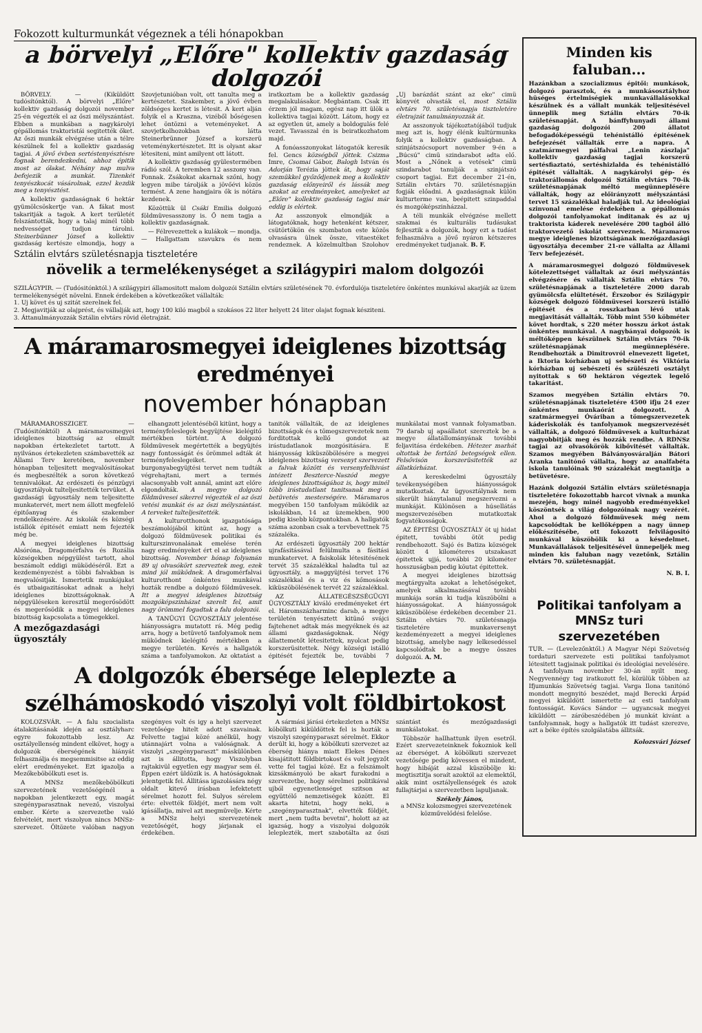Fokozott kulturmunkát végeznek a téli hónapokban
a börvelyi „Előre" kollektiv gazdaság dolgozói
BÖRVELY. — (Kiküldött tudósítónktól). A börvelyi „Előre" kollektiv gazdaság dolgozói november 25-én végezték el az őszi mélyszántást. Ebben a munkában a nagykárolyi gépállomás traktoristái segitették őket. Az őszi munkák elvégzése után a télre készülnek fel a kollektiv gazdaság tagjai. A jövő évben sertéstenyésztésre fognak berendezkedni, ahhoz épitik most az ólakat. Néhány nap mulva befejezik a munkát. Tizenkét tenyészkocát vásárolnak, ezzel kezdik meg a tenyésztést.
A kollektiv gazdaságnak 6 hektár gyümölcsöskertje van. A fákat most takaritják a tagok. A kert területét felszántották, hogy a talaj minél több nedvességet tudjon tárolni. Steinerbünner József a kollektiv gazdaság kertésze elmondja, hogy a Szovjetunióban volt, ott tanulta meg a kertészetet. Szakember, a jövő évben zöldséges kertet is létesit. A kert alján folyik el a Kraszna, vizéből bőségesen lehet öntözni a veteményeket. A szovjetkolhozokban látta Steinerbrünner József a korszerü veteménykertészetet. Itt is olyant akar létesiteni, mint amilyent ott látott.
A kollektiv gazdaság gyülestermében rádió szól. A teremben 12 asszony van. Fonnak. Zsákokat akarnak szőni, hogy legyen mibe tárolják a jövőévi közös termést. A zene hangjaira ők is nótára kezdenek.
Közöttük ül Csáki Emilia dolgozó földmüvesasszony is. Ő nem tagja a kollektiv gazdaságnak.
— Félrevezettek a kulákok — mondja. — Hallgattam szavukra és nem iratkoztam be a kollektiv gazdaság megalakulásakor. Megbántam. Csak itt érzem jól magam, egész nap itt ülök a kollektiva tagjai között. Látom, hogy ez az egyetlen út, amely a boldogulás felé vezet. Tavasszal én is beiratkozhatom majd.
A fonóasszonyokat látogatók keresik fel. Gencs községből jöttek. Csizma Imre, Csomai Gábor, Balogh István és Adorján Terézia jöttek át, hogy saját szemükkel győződjenek meg a kollektiv gazdaság előnyeiről és lássák meg azokat az eredményeket, amelyeket az „Előre" kollektiv gazdaság tagjai már eddig is elértek.
Az asszonyok elmondják a látogatóknak, hogy hetenként kétszer, csütörtökön és szombaton este közös olvasásra ülnek össze, vitaestéket rendeznek. A közelmultban Szolohov „Uj barázdát szánt az eke" cimü könyvét olvasták el, most Sztálin elvtárs 70. születésnapja tiszteletére életrajzát tanulmányozzák át.
Az asszonyok tájékoztatójából tudjuk meg azt is, hogy élénk kultúrmunka folyik a kollektiv gazdaságban. A szinjátszócsoport november 9-én a „Búcsú" cimü szindarabot adta elő. Most a „Nőnek a vetések" cimü szindarabot tanulják a szinjátszó csoport tagjai. Ezt december 21-én, Sztálin elvtárs 70. születésnapján fogják előadni. A gazdaságnak külön kulturterme van, beépitett szinpaddal és mozgóképszinházzal.
A téli munkák elvégzése mellett szakmai és kulturális tudásukat fejlesztik a dolgozók, hogy ezt a tudást felhasználva a jövő nyáron kétszeres eredményeket tudjanak. B. F.
Sztálin elvtárs születésnapja tiszteletére
növelik a termelékenységet a szilágypiri malom dolgozói
SZILÁGYPIR. — (Tudósitónktól.) A szilágypiri államositott malom dolgozói Sztálin elvtárs születésének 70. évfordulója tiszteletére önkéntes munkával akarják az üzem termelékenységét növelni. Ennek érdekében a következőket vállalták:
1. Uj követ és uj szitát szerelnek fel.
2. Megjavitják az olajprést, és vállalják azt, hogy 100 kiló magból a szokásos 22 liter helyett 24 liter olajat fognak késziteni.
3. Áttanulmányozzák Sztálin elvtárs rövid életrajzát.
A máramarosmegyei ideiglenes bizottság eredményei
november hónapban
MÁRAMAROSSZIGET. — (Tudósitónktól) A máramarosmegyei ideiglenes bizottság az elmult napokban értekezletet tartott. A nyilvános értekezleten számbavették az Állami Terv keretében, november hónapban teljesitett megvalósitásokat és megbeszélték a soron következő tennivalókat. Az erdészeti és pénzügyi ügyosztályok tulteljesitették tervüket. A gazdasági ügyosztály nem teljesitette munkatervét, mert nem állott megfelelő épitőanyag és szakember rendelkezésére. Az iskolák és községi istállók épitését emiatt nem fejezték még be.
A megyei ideiglenes bizottság Alsóróna, Dragomérfalva és Rozália községekben népgyülést tartott, ahol beszámolt eddigi müködéséről. Ezt a kezdeményezést a többi falvakban is megvalósitják. Ismertetik munkájukat és utbaigazitásokat adnak a helyi ideiglenes bizottságoknak. A népgyüléseken keresztül megerősödött és megerősödik a megyei ideiglenes bizottság kapcsolata a tömegekkel.
A mezőgazdasági ügyosztály
elhangzott jelentéséből kitünt, hogy a terményfeleslegek begyüjtése kielégitő mértékben történt. A dolgozó földmüvesek megértették a begyüjtés nagy fontosságát és örömmel adták át terményfeleslegeiket. A burgonyabegyüjtési tervet nem tudták végrehajtani, mert a termés alacsonyabb volt annál, amint azt előre elgondolták. A megye dolgozó földmüvesei sikerrel végezték el az őszi vetési munkát és az őszi mélyszántást. A terveket tulteljesitették.
A kulturotthonok igazgatósága beszámolójából kitünt az, hogy a dolgozó földmüvesek politikai és kulturszinvonalának emelése terén nagy eredményeket ért el az ideiglenes bizottság. November hónap folyamán 89 uj olvasókört szerveztek meg, ezek mind jól müködnek. A dragomérfalvai kulturotthont önkéntes munkával hozták rendbe a dolgozó földmüvesek. Itt a megyei ideiglenes bizottság mozgóképszinházat szerelt fel, amit nagy örömmel fogadtak a falu dolgozói.
A TANÜGYI ÜGYOSZTÁLY jelentése hiányosságra mutatott rá. Még pedig arra, hogy a betüvető tanfolyamok nem müködnek kielégitő mértékben a megye területén. Kevés a hallgatók száma a tanfolyamokon. Az oktatást a tanitók vállalták, de az ideiglenes bizottságok és a tömegszervezetek nem forditottak kellő gondot az irástudatlanok mozgósitására. E hiányosság kiküszöbölésére a megyei ideiglenes bizottság versenyt szervezett a falvak között és versenyfelhivást intézett Beszterce-Naszód megye ideiglenes bizottságához is, hogy minél több irástudatlant tanitsanak meg a betüvetés mesterségére. Máramaros megyében 150 tanfolyam müködik az iskolákban, 14 az üzemekben, 900 pedig kisebb központokban. A hallgatók száma azonban csak a tervbevettnek 75 százaléka.
Az erdészeti ügyosztály 200 hektár ujrafásitásával felülmulta a fásitási munkatervet. A faiskolák létesitésének tervét 35 százalékkal haladta tul az ügyosztály, a maggyüjtési tervet 176 százalékkal és a viz és kőmosások kiküszöbölésének tervét 22 százalékkal.
AZ ÁLLATEGÉSZSÉGÜGYI ÜGYOSZTÁLY kiváló eredményeket ért el. Háromszázharminc darab, a megye területén tenyésztett kitünő svájci fajtehenet adtak más megyéknek és az állami gazdaságoknak. Négy állattemetőt létesitettek, nyolcat pedig korszerüsitettek. Négy községi istálló épitését fejezték be, további 7 munkálatai most vannak folyamatban. 79 darab uj apaállatot szereztek be a megye állatállományának további feljavitása érdekében. Hétezer marhát oltottak be fertőző betegségek ellen. Felsővisón korszerüsitették az állatkórházat.
A kereskedelmi ügyosztály tevékenységében hiányosságok mutatkoztak. Az ügyosztálynak nem sikerült hiánytalanul megszervezni a munkáját. Különösen a húsellátás megszervezésében mutatkoztak fogyatékosságok.
AZ ÉPITÉSI ÜGYOSZTÁLY öt uj hidat épitett, további ötöt pedig rendbehozott. Sajó és Batiza községek között 4 kilométeres utszakaszt épitettek ujjá, további 20 kilométer hosszuságban pedig köutat épitettek.
A megyei ideiglenes bizottság megtárgyalta azokat a lehetőségeket, amelyek alkalmazásával további munkája során ki tudja küszöbölni a hiányosságokat. A hiányosságok kiküszöbölése érdekében december 21. Sztálin elvtárs 70. születésnapja tiszteletére munkaversenyt kezdeményezett a megyei ideiglenes bizottság, amelybe nagy lelkesedéssel kapcsolódtak be a megye összes dolgozói. A. M.
A dolgozók ébersége leleplezte a szélhámoskodó viszolyi volt földbirtokost
KOLOZSVÁR. — A falu szocialista átalakitásának idején az osztályharc egyre fokozottabb lesz. Az osztályellenség mindent elkövet, hogy a dolgozók éberségének hiányát felhasználja és megsemmisitse az eddig elért eredményeket. Ezt igazolja a Mezőkeböbölkuti eset is.
A MNSz mezőkeböbölkuti szervezetének vezetőségénél a napokban jelentkezett egy, magát szegényparasztnak nevező, viszolyai ember. Kérte a szervezetbe való felvételét, mert viszolyon nincs MNSz-szervezet. Öltözete valóban nagyon szegényes volt és igy a helyi szervezet vezetősége hitelt adott szavainak. Felvette tagjai közé anélkül, hogy utánnajárt volna a valóságnak. A viszolyi „szegényparaszt" máskülönben azt is állitotta, hogy Viszolyban rajtakivül egyetlen egy magyar sem él. Éppen ezért üldözik is. A hatóságoknak jelentgetik fel. Állitása igazolására négy oldalt kitevő írásban lefektetett sérelmet hozott fel. Sulyos sérelem érte: elvették földjét, mert nem volt igásállatja, mivel azt megmüvelje. Kérte a MNSz helyi szervezetének vezetőségét, hogy járjanak el érdekében.
A sármási járási értekezleten a MNSz köbölkuti kiküldöttek fel is hozták a viszolyi szegényparaszt sérelmét. Ekkor derült ki, hogy a köbölkuti szervezet az éberség hiánya miatt Elekes Dénes kisajátitott földbirtokost és volt jegyzőt vette fel tagjai közé. Ez a felszámolt kizsákmányoló be akart furakodni a szervezetbe, hogy sérelmei politikával ujból egyenetlenséget szitson az együttélő nemzetiségek között. El akarta hitetni, hogy neki, a „szegényparasztnak", elvették földjét, mert „nem tudta bevetni", holott az az igazság, hogy a viszolyai dolgozók leleplezték, mert szabotálta az őszi szántást és mezőgazdasági munkálatokat.
Többször hallhattunk ilyen esetről. Ezért szervezeteinknek fokozniok kell az éberséget. A köbölkuti szervezet vezetősége pedig kövessen el mindent, hogy hibáját azzal küszöbölje ki: megtisztitja soraít azoktól az elemektől, akik mint osztályellenségek és azok fullajtárjai a szervezetben lapuljanak.
Székely János,
a MNSz kolozsmegyei szervezetének közművelődési felelőse.
Minden kis faluban...
Hazánkban a szocializmus épitői: munkások, dolgozó parasztok, és a munkásosztályhoz hüséges értelmiségiek munkavállalásokkal készülnek és a vállalt munkák teljesitésével ünneplik meg Sztálin elvtárs 70-ik születésnapját. A bánffyhunyadi állami gazdaság dolgozói 200 állatot befogadóképességü tehénistálló épitésének befejezését vállalták erre a napra. A szatmármegyei pálfalvai „Lenin zászlaja" kollektiv gazdaság tagjai korszerü sertésfiaztató, sertéshizlalda és tehénistálló épitését vállalták. A nagykárolyi gép- és traktorállomás dolgozói Sztálin elvtárs 70-ik születésnapjának méltó megünneplésére vállalták, hogy az előirányzott mélyszántási tervet 15 százalékkal haladják tul. Az ideológiai szinvonal emelése érdekében a gépállomás dolgozói tanfolyamokat inditanak és az uj traktorista káderek nevelésére 200 tagból álló traktorvezető iskolát szerveznek. Máramaros megye ideiglenes bizottságának mezőgazdasági ügyosztálya december 21-re vállalta az Állami Terv befejezését.
A máramarosmegyei dolgozó földmüvesek kötelezettséget vállaltak az őszi mélyszántás elvégzésére és vállalták Sztálin elvtárs 70. születésnapjának a tiszteletére 2000 darab gyümölcsfa elültetését. Érszobor és Szilágypir községek dolgozó földmüvesei korszerü istálló épitését és a rosszkarban lévő utak megjavitását vállalták. Több mint 550 köbméter követ hordtak, s 220 méter hosszu árkot ástak önkéntes munkával. A nagybányai dolgozók is méltóképpen készülnek Sztálin elvtárs 70-ik születésnapjának megünneplésére. Rendbehozták a Dimitrovról elnevezett ligetet, a Iktoria kórházban uj sebészeti és Viktória kórházban uj sebészeti és szülészeti osztályt nyitottak s 60 hektáron végeztek legelő takaritást.
Szamos megyében Sztálin elvtárs 70. születésnapjának tiszteletére 4500 ifju 24 ezer önkéntes munkaórát dolgozott. A szatmármegyei Óváriban a tömegszervezetek káderiskolák és tanfolyamok megszervezését vállalták, a dolgozó földmüvesek a kulturházat nagyobbitják meg és hozzák rendbe. A RDNSz tagjai az olvasókörök kibővitését vállalták. Szamos megyében Bálványosváralján Bátori Aranka tanitónő vállalta, hogy az analfabéta iskola tanulóinak 90 százalékát megtanitja a betüvetésre.
Hazánk dolgozói Sztálin elvtárs születésnapja tiszteletére fokozottabb harcot vivnak a munka mezején, hogy minél nagyobb eredményekkel köszöntsék a világ dolgozóinak nagy vezérét. Ahol a dolgozó földmüvesek még nem kapcsolódtak be kellőképpen a nagy ünnep előkészitésébe, ott fokozott felvilágositó munkával küszöbölik ki a késedelmet. Munkavállalások teljesitésével ünnepeljék meg minden kis faluban nagy vezetőnk, Sztálin elvtárs 70. születésnapját.
N. B. I.
Politikai tanfolyam a MNSz turi szervezetében
TUR. — (Levelezőnktől.) A Magyar Népi Szövetség tordaturi szervezete esti politikai tanfolyamot létesitett tagjainak politikai és ideológiai nevelésére. A tanfolyam november 30-án nyilt meg. Negyvennégy tag iratkozott fel, közülük többen az Ifjumunkás Szövetség tagjai. Varga Ilona tanitónő mondott megnyitó beszédet, majd Berecki Árpád megyei kiküldött ismertette az esti tanfolyam fontosságát. Kovács Sándor — ugyancsak megyei kiküldött — záróbeszédében jó munkát kivánt a tanfolyamnak, hogy a hallgatók itt tudást szerezve, azt a béke építés szolgálatába állitsák.
Kolozsvári József